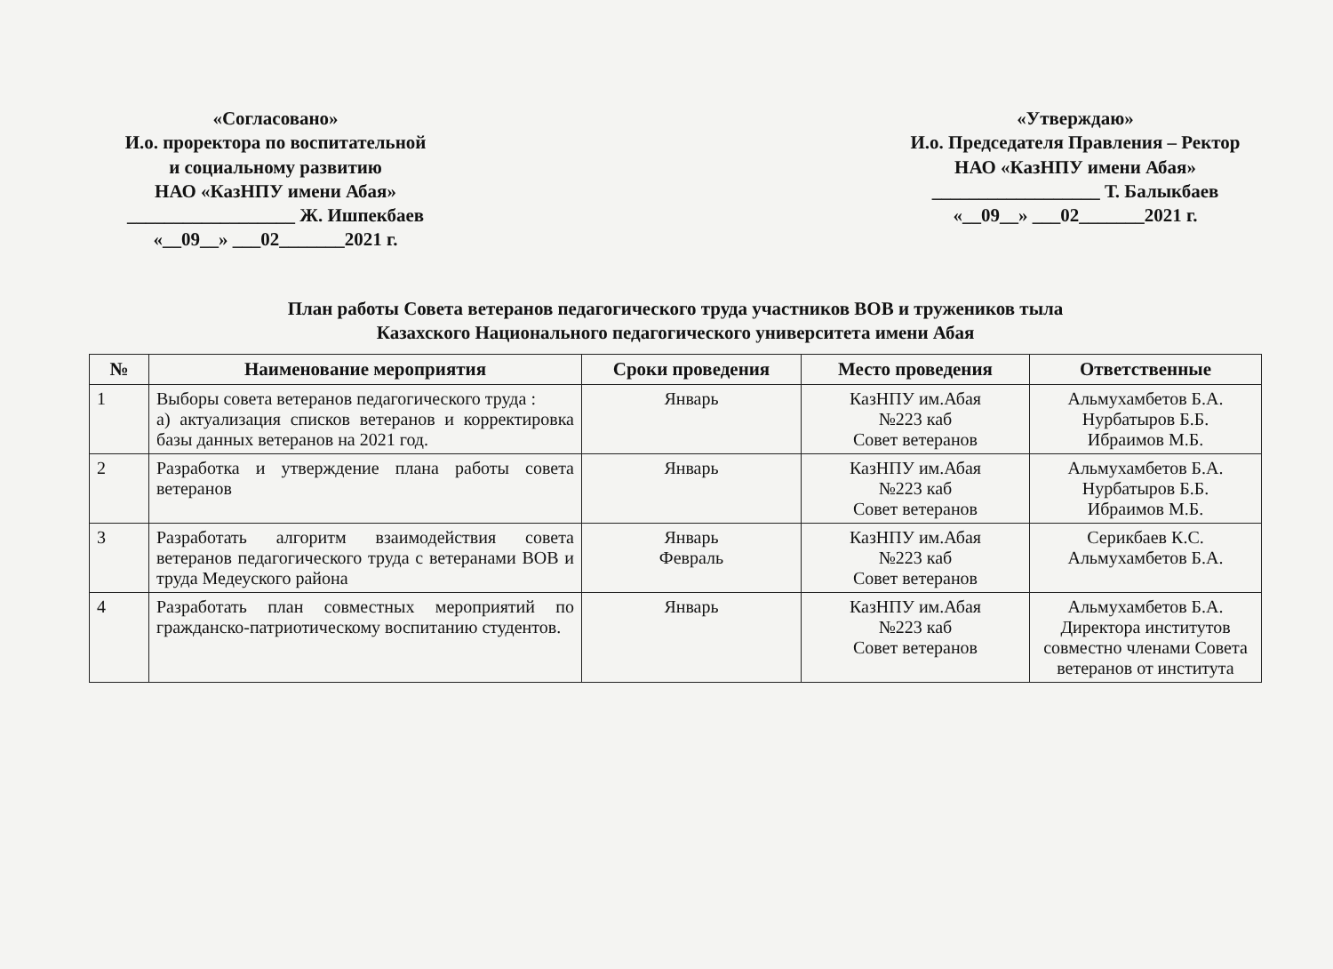«Согласовано»
И.о. проректора по воспитательной
и социальному развитию
НАО «КазНПУ имени Абая»
__________________ Ж. Ишпекбаев
«__09__» ___02_______2021 г.
«Утверждаю»
И.о. Председателя Правления – Ректор
НАО «КазНПУ имени Абая»
__________________ Т. Балыкбаев
«__09__» ___02_______2021 г.
План работы Совета ветеранов педагогического труда участников ВОВ и тружеников тыла
Казахского Национального педагогического университета имени Абая
| № | Наименование мероприятия | Сроки проведения | Место проведения | Ответственные |
| --- | --- | --- | --- | --- |
| 1 | Выборы совета ветеранов педагогического труда : а) актуализация списков ветеранов и корректировка базы данных ветеранов на 2021 год. | Январь | КазНПУ им.Абая №223 каб Совет ветеранов | Альмухамбетов Б.А. Нурбатыров Б.Б. Ибраимов М.Б. |
| 2 | Разработка и утверждение плана работы совета ветеранов | Январь | КазНПУ им.Абая №223 каб Совет ветеранов | Альмухамбетов Б.А. Нурбатыров Б.Б. Ибраимов М.Б. |
| 3 | Разработать алгоритм взаимодействия совета ветеранов педагогического труда с ветеранами ВОВ и труда Медеуского района | Январь Февраль | КазНПУ им.Абая №223 каб Совет ветеранов | Серикбаев К.С. Альмухамбетов Б.А. |
| 4 | Разработать план совместных мероприятий по гражданско-патриотическому воспитанию студентов. | Январь | КазНПУ им.Абая №223 каб Совет ветеранов | Альмухамбетов Б.А. Директора институтов совместно членами Совета ветеранов от института |